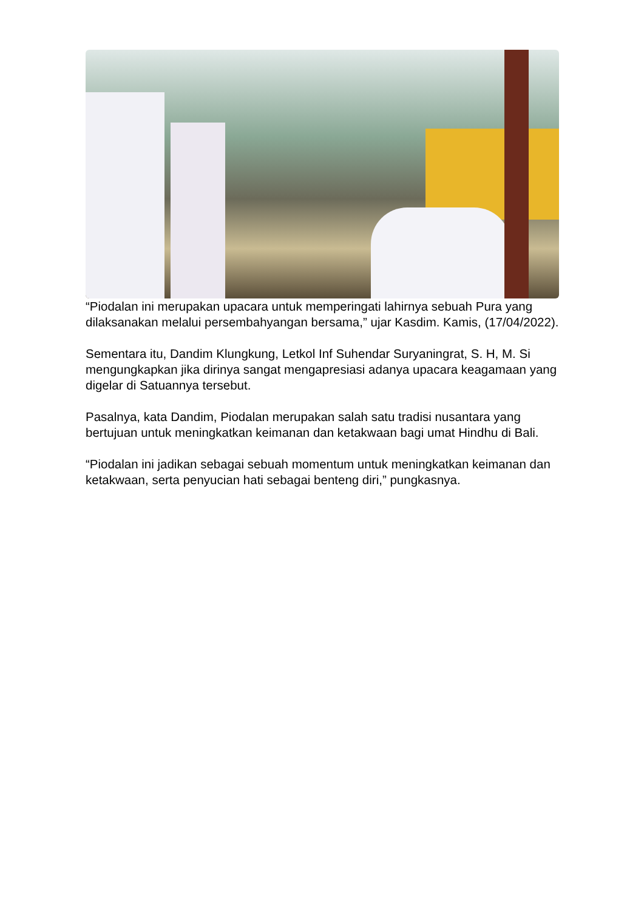“Piodalan ini merupakan upacara untuk memperingati lahirnya sebuah Pura yang dilaksanakan melalui persembahyangan bersama,” ujar Kasdim. Kamis, (17/04/2022).
Sementara itu, Dandim Klungkung, Letkol Inf Suhendar Suryaningrat, S. H, M. Si mengungkapkan jika dirinya sangat mengapresiasi adanya upacara keagamaan yang digelar di Satuannya tersebut.
Pasalnya, kata Dandim, Piodalan merupakan salah satu tradisi nusantara yang bertujuan untuk meningkatkan keimanan dan ketakwaan bagi umat Hindhu di Bali.
“Piodalan ini jadikan sebagai sebuah momentum untuk meningkatkan keimanan dan ketakwaan, serta penyucian hati sebagai benteng diri,” pungkasnya.